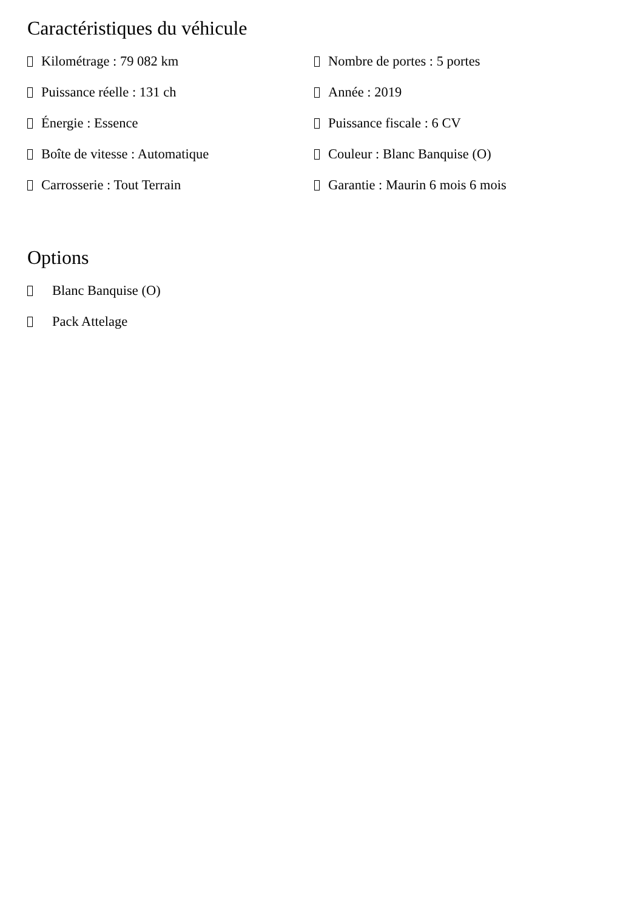Caractéristiques du véhicule
Kilométrage : 79 082 km
Nombre de portes : 5 portes
Puissance réelle : 131 ch
Année : 2019
Énergie : Essence
Puissance fiscale : 6 CV
Boîte de vitesse : Automatique
Couleur : Blanc Banquise (O)
Carrosserie : Tout Terrain
Garantie : Maurin 6 mois 6 mois
Options
Blanc Banquise (O)
Pack Attelage